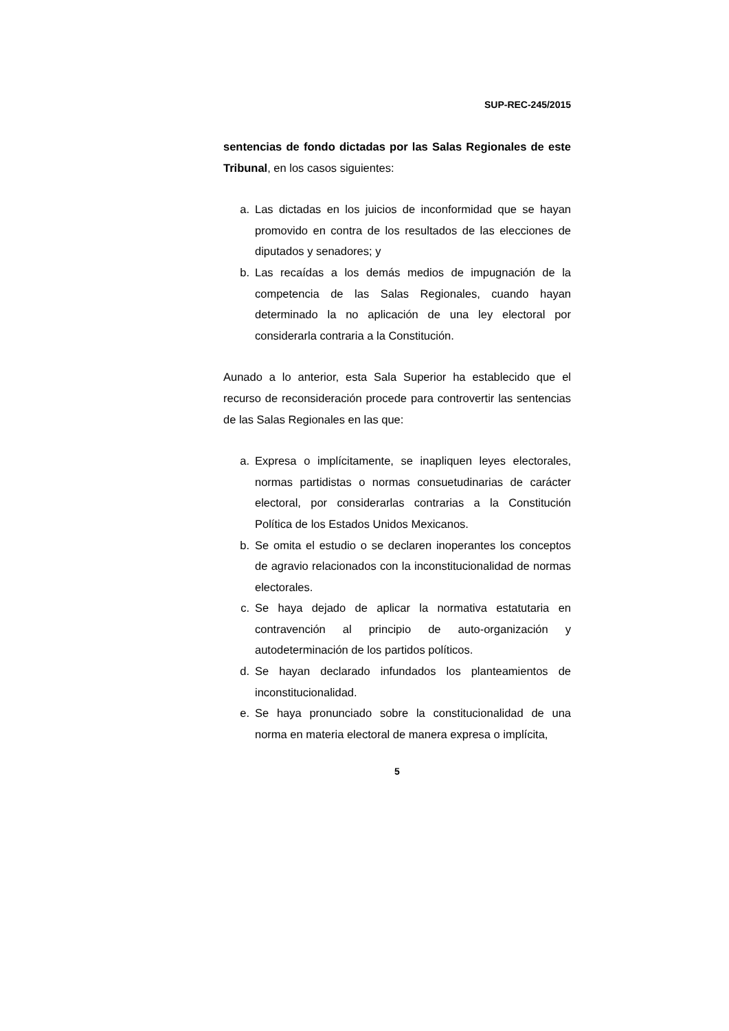SUP-REC-245/2015
sentencias de fondo dictadas por las Salas Regionales de este Tribunal, en los casos siguientes:
a. Las dictadas en los juicios de inconformidad que se hayan promovido en contra de los resultados de las elecciones de diputados y senadores; y
b. Las recaídas a los demás medios de impugnación de la competencia de las Salas Regionales, cuando hayan determinado la no aplicación de una ley electoral por considerarla contraria a la Constitución.
Aunado a lo anterior, esta Sala Superior ha establecido que el recurso de reconsideración procede para controvertir las sentencias de las Salas Regionales en las que:
a. Expresa o implícitamente, se inapliquen leyes electorales, normas partidistas o normas consuetudinarias de carácter electoral, por considerarlas contrarias a la Constitución Política de los Estados Unidos Mexicanos.
b. Se omita el estudio o se declaren inoperantes los conceptos de agravio relacionados con la inconstitucionalidad de normas electorales.
c. Se haya dejado de aplicar la normativa estatutaria en contravención al principio de auto-organización y autodeterminación de los partidos políticos.
d. Se hayan declarado infundados los planteamientos de inconstitucionalidad.
e. Se haya pronunciado sobre la constitucionalidad de una norma en materia electoral de manera expresa o implícita,
5